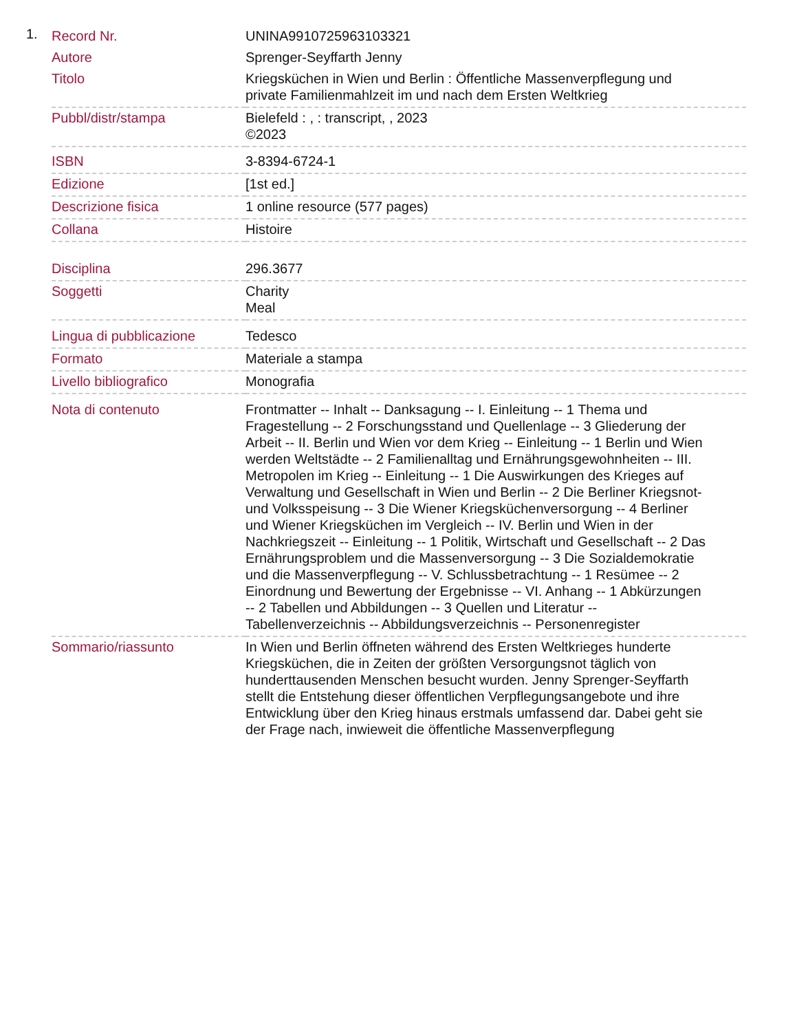1.
| Record Nr. | UNINA9910725963103321 |
| Autore | Sprenger-Seyffarth Jenny |
| Titolo | Kriegsküchen in Wien und Berlin : Öffentliche Massenverpflegung und private Familienmahlzeit im und nach dem Ersten Weltkrieg |
| Pubbl/distr/stampa | Bielefeld : , : transcript, , 2023 ©2023 |
| ISBN | 3-8394-6724-1 |
| Edizione | [1st ed.] |
| Descrizione fisica | 1 online resource (577 pages) |
| Collana | Histoire |
| Disciplina | 296.3677 |
| Soggetti | Charity Meal |
| Lingua di pubblicazione | Tedesco |
| Formato | Materiale a stampa |
| Livello bibliografico | Monografia |
| Nota di contenuto | Frontmatter -- Inhalt -- Danksagung -- I. Einleitung -- 1 Thema und Fragestellung -- 2 Forschungsstand und Quellenlage -- 3 Gliederung der Arbeit -- II. Berlin und Wien vor dem Krieg -- Einleitung -- 1 Berlin und Wien werden Weltstädte -- 2 Familienalltag und Ernährungsgewohnheiten -- III. Metropolen im Krieg -- Einleitung -- 1 Die Auswirkungen des Krieges auf Verwaltung und Gesellschaft in Wien und Berlin -- 2 Die Berliner Kriegsnot- und Volksspeisung -- 3 Die Wiener Kriegsküchenversorgung -- 4 Berliner und Wiener Kriegsküchen im Vergleich -- IV. Berlin und Wien in der Nachkriegszeit -- Einleitung -- 1 Politik, Wirtschaft und Gesellschaft -- 2 Das Ernährungsproblem und die Massenversorgung -- 3 Die Sozialdemokratie und die Massenverpflegung -- V. Schlussbetrachtung -- 1 Resümee -- 2 Einordnung und Bewertung der Ergebnisse -- VI. Anhang -- 1 Abkürzungen -- 2 Tabellen und Abbildungen -- 3 Quellen und Literatur -- Tabellenverzeichnis -- Abbildungsverzeichnis -- Personenregister |
| Sommario/riassunto | In Wien und Berlin öffneten während des Ersten Weltkrieges hunderte Kriegsküchen, die in Zeiten der größten Versorgungsnot täglich von hunderttausenden Menschen besucht wurden. Jenny Sprenger-Seyffarth stellt die Entstehung dieser öffentlichen Verpflegungsangebote und ihre Entwicklung über den Krieg hinaus erstmals umfassend dar. Dabei geht sie der Frage nach, inwieweit die öffentliche Massenverpflegung |